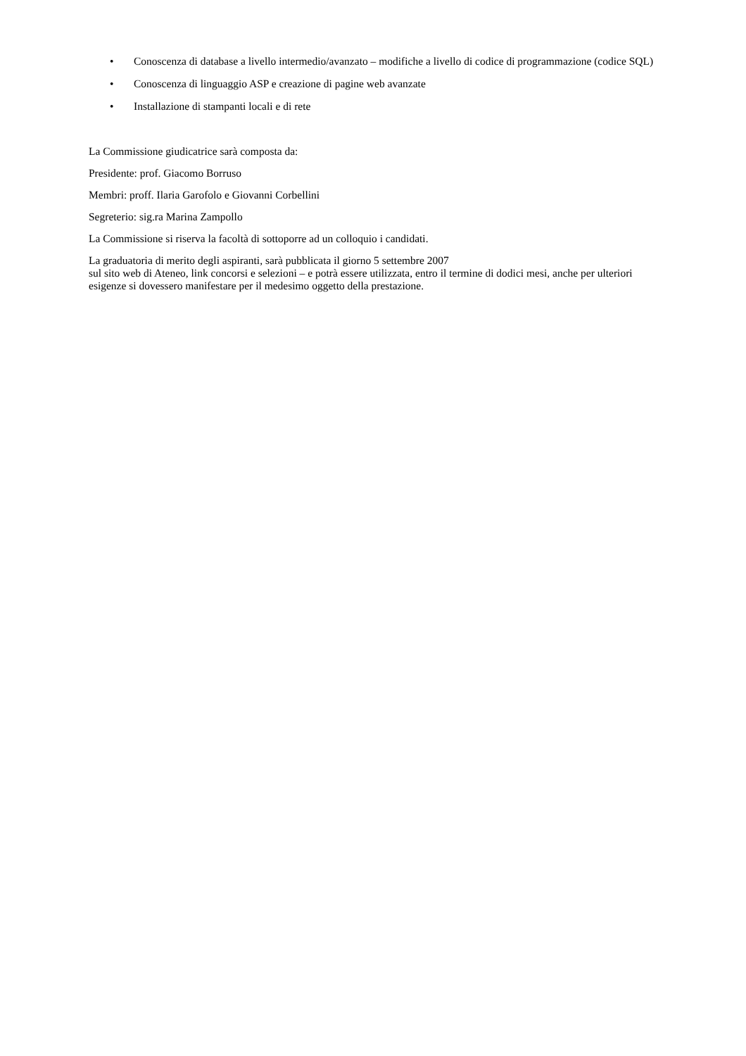• Conoscenza di database a livello intermedio/avanzato – modifiche a livello di codice di programmazione (codice SQL)
• Conoscenza di linguaggio ASP e creazione di pagine web avanzate
• Installazione di stampanti locali e di rete
La Commissione giudicatrice sarà composta da:
Presidente: prof. Giacomo Borruso
Membri: proff. Ilaria Garofolo e Giovanni Corbellini
Segreterio: sig.ra Marina Zampollo
La Commissione si riserva la facoltà di sottoporre ad un colloquio i candidati.
La graduatoria di merito degli aspiranti, sarà pubblicata il giorno 5 settembre 2007
sul sito web di Ateneo, link concorsi e selezioni – e potrà essere utilizzata, entro il termine di dodici mesi, anche per ulteriori esigenze si dovessero manifestare per il medesimo oggetto della prestazione.